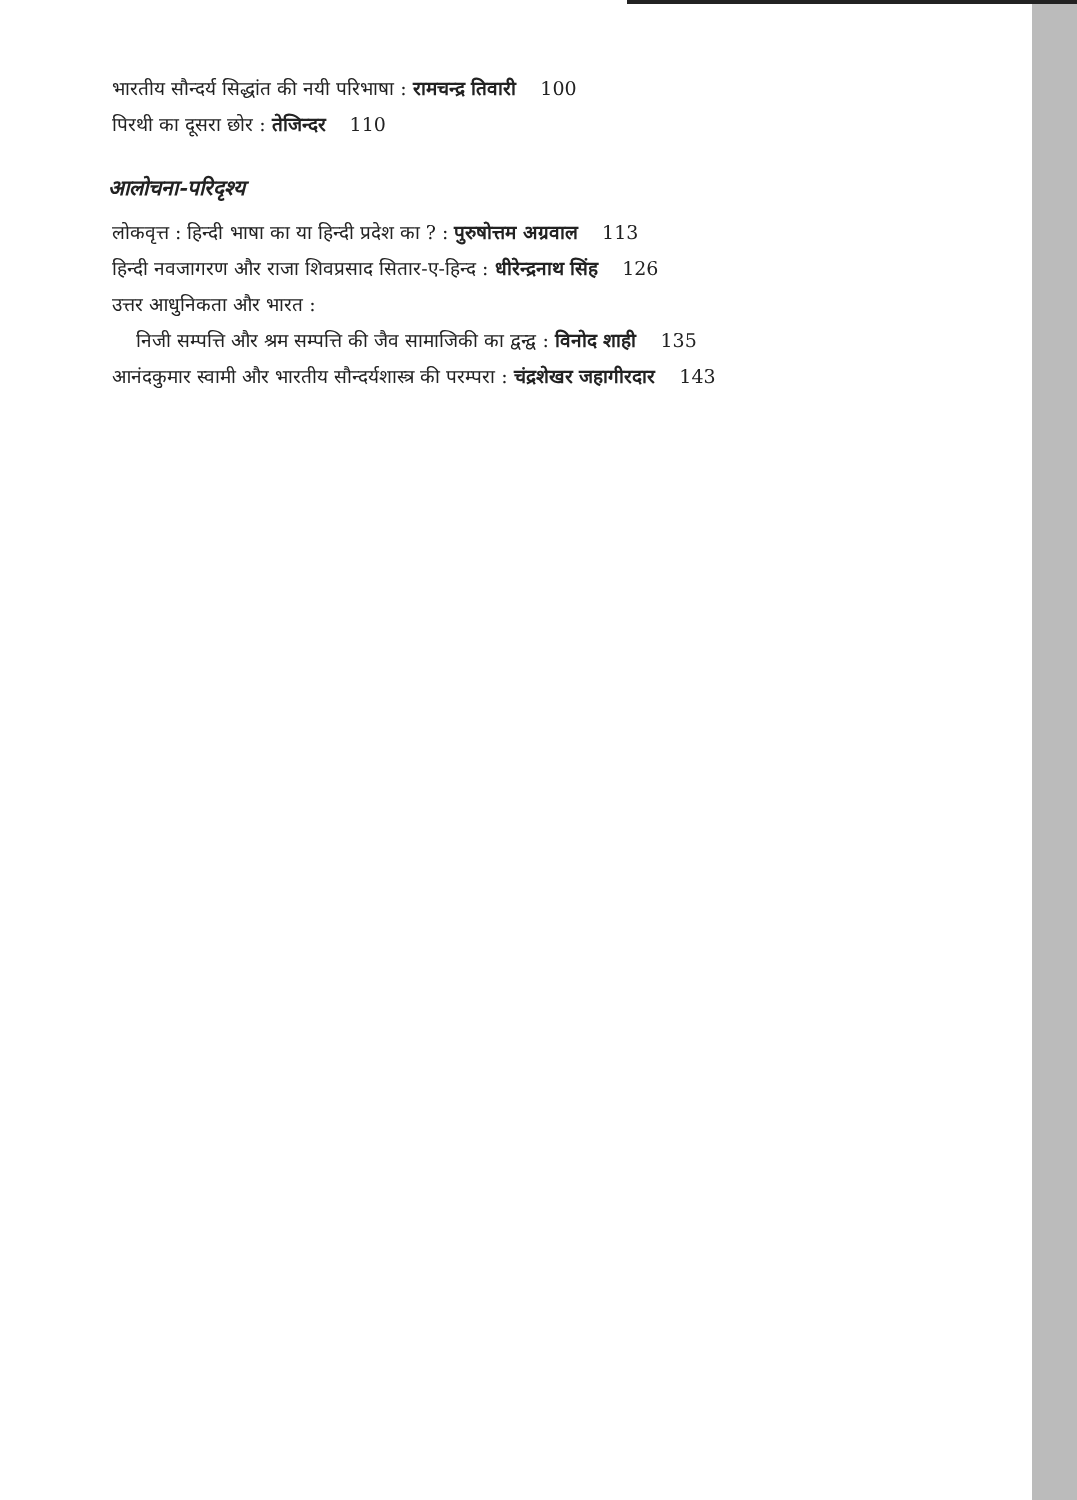भारतीय सौन्दर्य सिद्धांत की नयी परिभाषा : रामचन्द्र तिवारी 100
पिरथी का दूसरा छोर : तेजिन्दर 110
आलोचना-परिदृश्य
लोकवृत्त : हिन्दी भाषा का या हिन्दी प्रदेश का ? : पुरुषोत्तम अग्रवाल 113
हिन्दी नवजागरण और राजा शिवप्रसाद सितार-ए-हिन्द : धीरेन्द्रनाथ सिंह 126
उत्तर आधुनिकता और भारत :
निजी सम्पत्ति और श्रम सम्पत्ति की जैव सामाजिकी का द्वन्द्व : विनोद शाही 135
आनंदकुमार स्वामी और भारतीय सौन्दर्यशास्त्र की परम्परा : चंद्रशेखर जहागीरदार 143